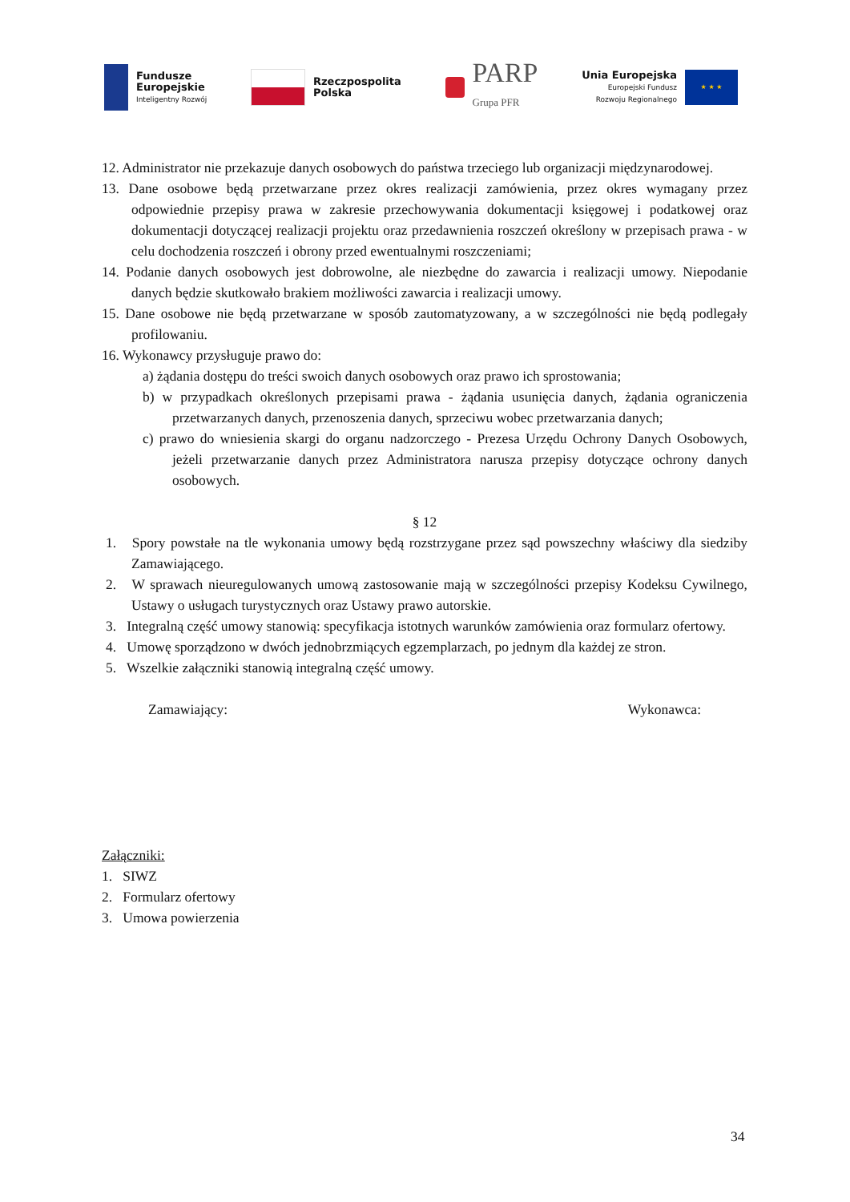Fundusze
Europejskie
Inteligentny Rozwój
Rzeczpospolita
Polska
PARP
Grupa PFR
Unia Europejska
Europejski Fundusz
Rozwoju Regionalnego
★ ★ ★
12. Administrator nie przekazuje danych osobowych do państwa trzeciego lub organizacji międzynarodowej.
13. Dane osobowe będą przetwarzane przez okres realizacji zamówienia, przez okres wymagany przez odpowiednie przepisy prawa w zakresie przechowywania dokumentacji księgowej i podatkowej oraz dokumentacji dotyczącej realizacji projektu oraz przedawnienia roszczeń określony w przepisach prawa - w celu dochodzenia roszczeń i obrony przed ewentualnymi roszczeniami;
14. Podanie danych osobowych jest dobrowolne, ale niezbędne do zawarcia i realizacji umowy. Niepodanie danych będzie skutkowało brakiem możliwości zawarcia i realizacji umowy.
15. Dane osobowe nie będą przetwarzane w sposób zautomatyzowany, a w szczególności nie będą podlegały profilowaniu.
16. Wykonawcy przysługuje prawo do:
a) żądania dostępu do treści swoich danych osobowych oraz prawo ich sprostowania;
b) w przypadkach określonych przepisami prawa - żądania usunięcia danych, żądania ograniczenia przetwarzanych danych, przenoszenia danych, sprzeciwu wobec przetwarzania danych;
c) prawo do wniesienia skargi do organu nadzorczego - Prezesa Urzędu Ochrony Danych Osobowych, jeżeli przetwarzanie danych przez Administratora narusza przepisy dotyczące ochrony danych osobowych.
§ 12
1. Spory powstałe na tle wykonania umowy będą rozstrzygane przez sąd powszechny właściwy dla siedziby Zamawiającego.
2. W sprawach nieuregulowanych umową zastosowanie mają w szczególności przepisy Kodeksu Cywilnego, Ustawy o usługach turystycznych oraz Ustawy prawo autorskie.
3. Integralną część umowy stanowią: specyfikacja istotnych warunków zamówienia oraz formularz ofertowy.
4. Umowę sporządzono w dwóch jednobrzmiących egzemplarzach, po jednym dla każdej ze stron.
5. Wszelkie załączniki stanowią integralną część umowy.
Zamawiający: Wykonawca:
Załączniki:
1. SIWZ
2. Formularz ofertowy
3. Umowa powierzenia
34